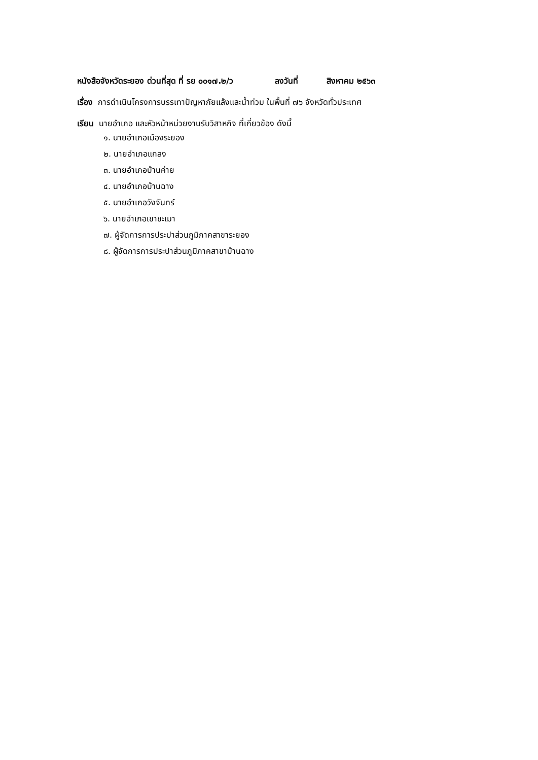หนังสือจังหวัดระยอง ด่วนที่สุด ที่ รย ๐๐๑๗.๒/ว ลงวันที่ สิงหาคม ๒๕๖๓
เรื่อง การดำเนินโครงการบรรเทาปัญหาภัยแล้งและน้ำท่วม ในพื้นที่ ๗๖ จังหวัดทั่วประเทศ
เรียน นายอำเภอ และหัวหน้าหน่วยงานรับวิสาหกิจ ที่เกี่ยวข้อง ดังนี้
๑. นายอำเภอเมืองระยอง
๒. นายอำเภอแกลง
๓. นายอำเภอบ้านค่าย
๔. นายอำเภอบ้านฉาง
๕. นายอำเภอวังจันทร์
๖. นายอำเภอเขาชะเมา
๗. ผู้จัดการการประปาส่วนภูมิภาคสาขาระยอง
๘. ผู้จัดการการประปาส่วนภูมิภาคสาขาบ้านฉาง